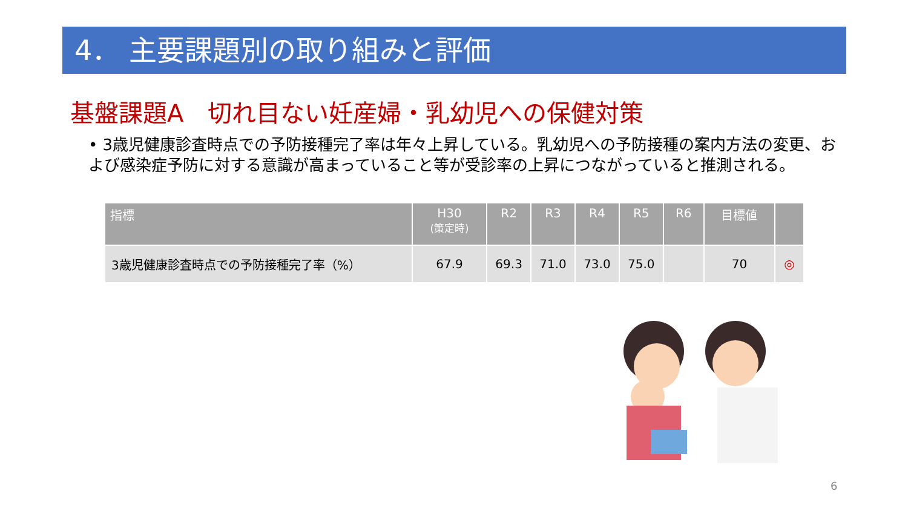4． 主要課題別の取り組みと評価
基盤課題A　切れ目ない妊産婦・乳幼児への保健対策
• 3歳児健康診査時点での予防接種完了率は年々上昇している。乳幼児への予防接種の案内方法の変更、および感染症予防に対する意識が高まっていること等が受診率の上昇につながっていると推測される。
| 指標 | H30 (策定時) | R2 | R3 | R4 | R5 | R6 | 目標値 | |
| --- | --- | --- | --- | --- | --- | --- | --- | --- |
| 3歳児健康診査時点での予防接種完了率（%） | 67.9 | 69.3 | 71.0 | 73.0 | 75.0 | | 70 | ◎ |
6